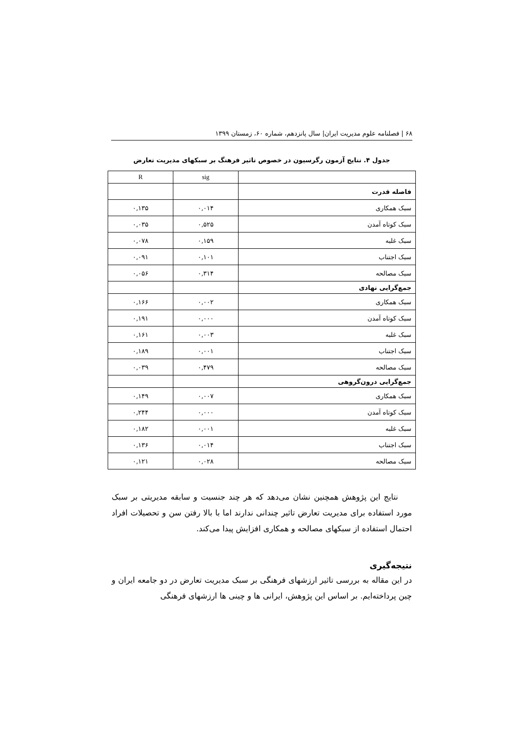۶۸ | فصلنامه علوم مدیریت ایران| سال پانزدهم، شماره ۶۰، زمستان ۱۳۹۹
جدول ۴. نتایج آزمون رگرسیون در خصوص تاثیر فرهنگ بر سبکهای مدیریت تعارض
| | sig | R |
| --- | --- | --- |
| فاصله قدرت | | |
| سبک همکاری | ۰,۰۱۴ | ۰,۱۳۵ |
| سبک کوتاه آمدن | ۰,۵۲۵ | ۰,۰۳۵ |
| سبک غلبه | ۰,۱۵۹ | ۰,۰۷۸ |
| سبک اجتناب | ۰,۱۰۱ | ۰,۰۹۱ |
| سبک مصالحه | ۰,۳۱۴ | ۰,۰۵۶ |
| جمع‌گرایی نهادی | | |
| سبک همکاری | ۰,۰۰۲ | ۰,۱۶۶ |
| سبک کوتاه آمدن | ۰,۰۰۰ | ۰,۱۹۱ |
| سبک غلبه | ۰,۰۰۳ | ۰,۱۶۱ |
| سبک اجتناب | ۰,۰۰۱ | ۰,۱۸۹ |
| سبک مصالحه | ۰,۴۷۹ | ۰,۰۳۹ |
| جمع‌گرایی درون‌گروهی | | |
| سبک همکاری | ۰,۰۰۷ | ۰,۱۴۹ |
| سبک کوتاه آمدن | ۰,۰۰۰ | ۰,۲۴۴ |
| سبک غلبه | ۰,۰۰۱ | ۰,۱۸۲ |
| سبک اجتناب | ۰,۰۱۴ | ۰,۱۳۶ |
| سبک مصالحه | ۰,۰۲۸ | ۰,۱۲۱ |
نتایج این پژوهش همچنین نشان می‌دهد که هر چند جنسیت و سابقه مدیریتی بر سبک مورد استفاده برای مدیریت تعارض تاثیر چندانی ندارند اما با بالا رفتن سن و تحصیلات افراد احتمال استفاده از سبکهای مصالحه و همکاری افزایش پیدا می‌کند.
نتیجه‌گیری
در این مقاله به بررسی تاثیر ارزشهای فرهنگی بر سبک مدیریت تعارض در دو جامعه ایران و چین پرداخته‌ایم. بر اساس این پژوهش، ایرانی ها و چینی ها ارزشهای فرهنگی